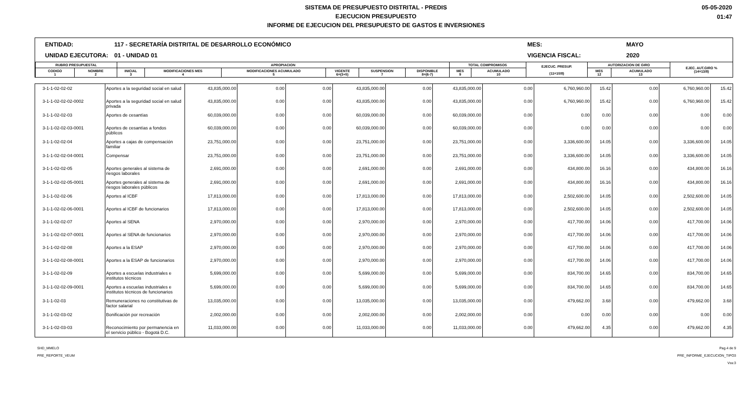SISTEMA DE PRESUPUESTO DISTRITAL - PREDIS
EJECUCION PRESUPUESTO
INFORME DE EJECUCION DEL PRESUPUESTO DE GASTOS E INVERSIONES
05-05-2020
01:47
ENTIDAD:
117 - SECRETARÍA DISTRITAL DE DESARROLLO ECONÓMICO
MES:
MAYO
UNIDAD EJECUTORA:
01 - UNIDAD 01
VIGENCIA FISCAL:
2020
| RUBRO PRESUPUESTAL | | APROPIACION | | | | | | TOTAL COMPROMISOS | | EJECUC. PRESUP. (11=10/8) | AUTORIZACION DE GIRO | | EJEC. AUT.GIRO % (14=13/8) |
| --- | --- | --- | --- | --- | --- | --- | --- | --- | --- | --- | --- | --- | --- |
| CODIGO 1 | NOMBRE 2 | INICIAL 3 | MODIFICACIONES MES 4 | MODIFICACIONES ACUMULADO 5 | VIGENTE 6=(3+5) | SUSPENSION 7 | DISPONIBLE 8=(6-7) | MES 9 | ACUMULADO 10 | | MES 12 | ACUMULADO 13 | |
| 3-1-1-02-02-02 | Aportes a la seguridad social en salud | 43,835,000.00 | 0.00 | 0.00 | 43,835,000.00 | 0.00 | 43,835,000.00 | 0.00 | 6,760,960.00 | 15.42 | 0.00 | 6,760,960.00 | 15.42 |
| 3-1-1-02-02-02-0002 | Aportes a la seguridad social en salud privada | 43,835,000.00 | 0.00 | 0.00 | 43,835,000.00 | 0.00 | 43,835,000.00 | 0.00 | 6,760,960.00 | 15.42 | 0.00 | 6,760,960.00 | 15.42 |
| 3-1-1-02-02-03 | Aportes de cesantías | 60,039,000.00 | 0.00 | 0.00 | 60,039,000.00 | 0.00 | 60,039,000.00 | 0.00 | 0.00 | 0.00 | 0.00 | 0.00 | 0.00 |
| 3-1-1-02-02-03-0001 | Aportes de cesantías a fondos públicos | 60,039,000.00 | 0.00 | 0.00 | 60,039,000.00 | 0.00 | 60,039,000.00 | 0.00 | 0.00 | 0.00 | 0.00 | 0.00 | 0.00 |
| 3-1-1-02-02-04 | Aportes a cajas de compensación familiar | 23,751,000.00 | 0.00 | 0.00 | 23,751,000.00 | 0.00 | 23,751,000.00 | 0.00 | 3,336,600.00 | 14.05 | 0.00 | 3,336,600.00 | 14.05 |
| 3-1-1-02-02-04-0001 | Compensar | 23,751,000.00 | 0.00 | 0.00 | 23,751,000.00 | 0.00 | 23,751,000.00 | 0.00 | 3,336,600.00 | 14.05 | 0.00 | 3,336,600.00 | 14.05 |
| 3-1-1-02-02-05 | Aportes generales al sistema de riesgos laborales | 2,691,000.00 | 0.00 | 0.00 | 2,691,000.00 | 0.00 | 2,691,000.00 | 0.00 | 434,800.00 | 16.16 | 0.00 | 434,800.00 | 16.16 |
| 3-1-1-02-02-05-0001 | Aportes generales al sistema de riesgos laborales públicos | 2,691,000.00 | 0.00 | 0.00 | 2,691,000.00 | 0.00 | 2,691,000.00 | 0.00 | 434,800.00 | 16.16 | 0.00 | 434,800.00 | 16.16 |
| 3-1-1-02-02-06 | Aportes al ICBF | 17,813,000.00 | 0.00 | 0.00 | 17,813,000.00 | 0.00 | 17,813,000.00 | 0.00 | 2,502,600.00 | 14.05 | 0.00 | 2,502,600.00 | 14.05 |
| 3-1-1-02-02-06-0001 | Aportes al ICBF de funcionarios | 17,813,000.00 | 0.00 | 0.00 | 17,813,000.00 | 0.00 | 17,813,000.00 | 0.00 | 2,502,600.00 | 14.05 | 0.00 | 2,502,600.00 | 14.05 |
| 3-1-1-02-02-07 | Aportes al SENA | 2,970,000.00 | 0.00 | 0.00 | 2,970,000.00 | 0.00 | 2,970,000.00 | 0.00 | 417,700.00 | 14.06 | 0.00 | 417,700.00 | 14.06 |
| 3-1-1-02-02-07-0001 | Aportes al SENA de funcionarios | 2,970,000.00 | 0.00 | 0.00 | 2,970,000.00 | 0.00 | 2,970,000.00 | 0.00 | 417,700.00 | 14.06 | 0.00 | 417,700.00 | 14.06 |
| 3-1-1-02-02-08 | Aportes a la ESAP | 2,970,000.00 | 0.00 | 0.00 | 2,970,000.00 | 0.00 | 2,970,000.00 | 0.00 | 417,700.00 | 14.06 | 0.00 | 417,700.00 | 14.06 |
| 3-1-1-02-02-08-0001 | Aportes a la ESAP de funcionarios | 2,970,000.00 | 0.00 | 0.00 | 2,970,000.00 | 0.00 | 2,970,000.00 | 0.00 | 417,700.00 | 14.06 | 0.00 | 417,700.00 | 14.06 |
| 3-1-1-02-02-09 | Aportes a escuelas industriales e institutos técnicos | 5,699,000.00 | 0.00 | 0.00 | 5,699,000.00 | 0.00 | 5,699,000.00 | 0.00 | 834,700.00 | 14.65 | 0.00 | 834,700.00 | 14.65 |
| 3-1-1-02-02-09-0001 | Aportes a escuelas industriales e institutos técnicos de funcionarios | 5,699,000.00 | 0.00 | 0.00 | 5,699,000.00 | 0.00 | 5,699,000.00 | 0.00 | 834,700.00 | 14.65 | 0.00 | 834,700.00 | 14.65 |
| 3-1-1-02-03 | Remuneraciones no constitutivas de factor salarial | 13,035,000.00 | 0.00 | 0.00 | 13,035,000.00 | 0.00 | 13,035,000.00 | 0.00 | 479,662.00 | 3.68 | 0.00 | 479,662.00 | 3.68 |
| 3-1-1-02-03-02 | Bonificación por recreación | 2,002,000.00 | 0.00 | 0.00 | 2,002,000.00 | 0.00 | 2,002,000.00 | 0.00 | 0.00 | 0.00 | 0.00 | 0.00 | 0.00 |
| 3-1-1-02-03-03 | Reconocimiento por permanencia en el servicio público - Bogotá D.C. | 11,033,000.00 | 0.00 | 0.00 | 11,033,000.00 | 0.00 | 11,033,000.00 | 0.00 | 479,662.00 | 4.35 | 0.00 | 479,662.00 | 4.35 |
SHD_MMELO
PRE_REPORTE_VEUM
Pag.4 de 9
PRE_INFORME_EJECUCION_TIPO3
Vss:3